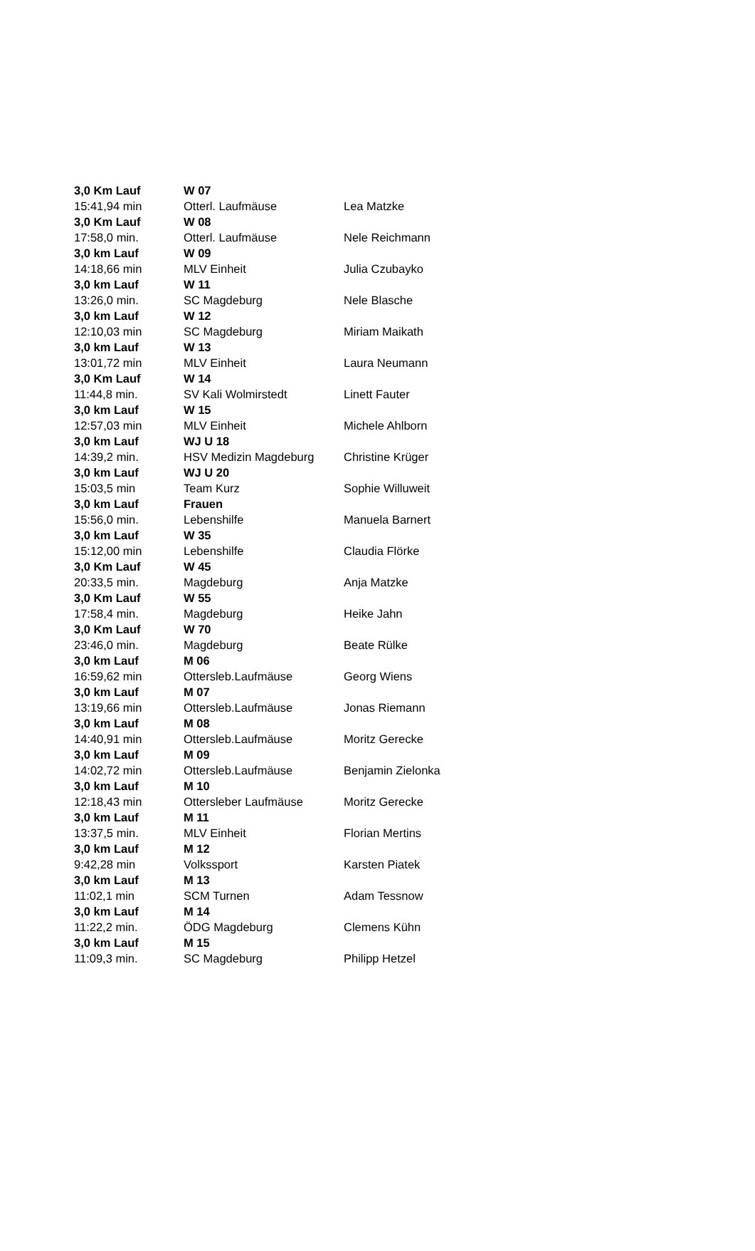| 3,0 Km Lauf | W 07 | |
| 15:41,94 min | Otterl. Laufmäuse | Lea Matzke |
| 3,0 Km Lauf | W 08 | |
| 17:58,0 min. | Otterl. Laufmäuse | Nele Reichmann |
| 3,0 km Lauf | W 09 | |
| 14:18,66 min | MLV Einheit | Julia Czubayko |
| 3,0 km Lauf | W 11 | |
| 13:26,0 min. | SC Magdeburg | Nele Blasche |
| 3,0 km Lauf | W 12 | |
| 12:10,03 min | SC Magdeburg | Miriam Maikath |
| 3,0 km Lauf | W 13 | |
| 13:01,72 min | MLV Einheit | Laura Neumann |
| 3,0 Km Lauf | W 14 | |
| 11:44,8 min. | SV Kali Wolmirstedt | Linett Fauter |
| 3,0 km Lauf | W 15 | |
| 12:57,03 min | MLV Einheit | Michele Ahlborn |
| 3,0 km Lauf | WJ U 18 | |
| 14:39,2 min. | HSV Medizin Magdeburg | Christine Krüger |
| 3,0 km Lauf | WJ U 20 | |
| 15:03,5 min | Team Kurz | Sophie Willuweit |
| 3,0 km Lauf | Frauen | |
| 15:56,0 min. | Lebenshilfe | Manuela Barnert |
| 3,0 km Lauf | W 35 | |
| 15:12,00 min | Lebenshilfe | Claudia Flörke |
| 3,0 Km Lauf | W 45 | |
| 20:33,5 min. | Magdeburg | Anja Matzke |
| 3,0 Km Lauf | W 55 | |
| 17:58,4 min. | Magdeburg | Heike Jahn |
| 3,0 Km Lauf | W 70 | |
| 23:46,0 min. | Magdeburg | Beate Rülke |
| 3,0 km Lauf | M 06 | |
| 16:59,62 min | Ottersleb.Laufmäuse | Georg Wiens |
| 3,0 km Lauf | M 07 | |
| 13:19,66 min | Ottersleb.Laufmäuse | Jonas Riemann |
| 3,0 km Lauf | M 08 | |
| 14:40,91 min | Ottersleb.Laufmäuse | Moritz Gerecke |
| 3,0 km Lauf | M 09 | |
| 14:02,72 min | Ottersleb.Laufmäuse | Benjamin Zielonka |
| 3,0 km Lauf | M 10 | |
| 12:18,43 min | Ottersleber Laufmäuse | Moritz Gerecke |
| 3,0 km Lauf | M 11 | |
| 13:37,5 min. | MLV Einheit | Florian Mertins |
| 3,0 km Lauf | M 12 | |
| 9:42,28 min | Volkssport | Karsten Piatek |
| 3,0 km Lauf | M 13 | |
| 11:02,1 min | SCM Turnen | Adam Tessnow |
| 3,0 km Lauf | M 14 | |
| 11:22,2 min. | ÖDG Magdeburg | Clemens Kühn |
| 3,0 km Lauf | M 15 | |
| 11:09,3 min. | SC Magdeburg | Philipp Hetzel |